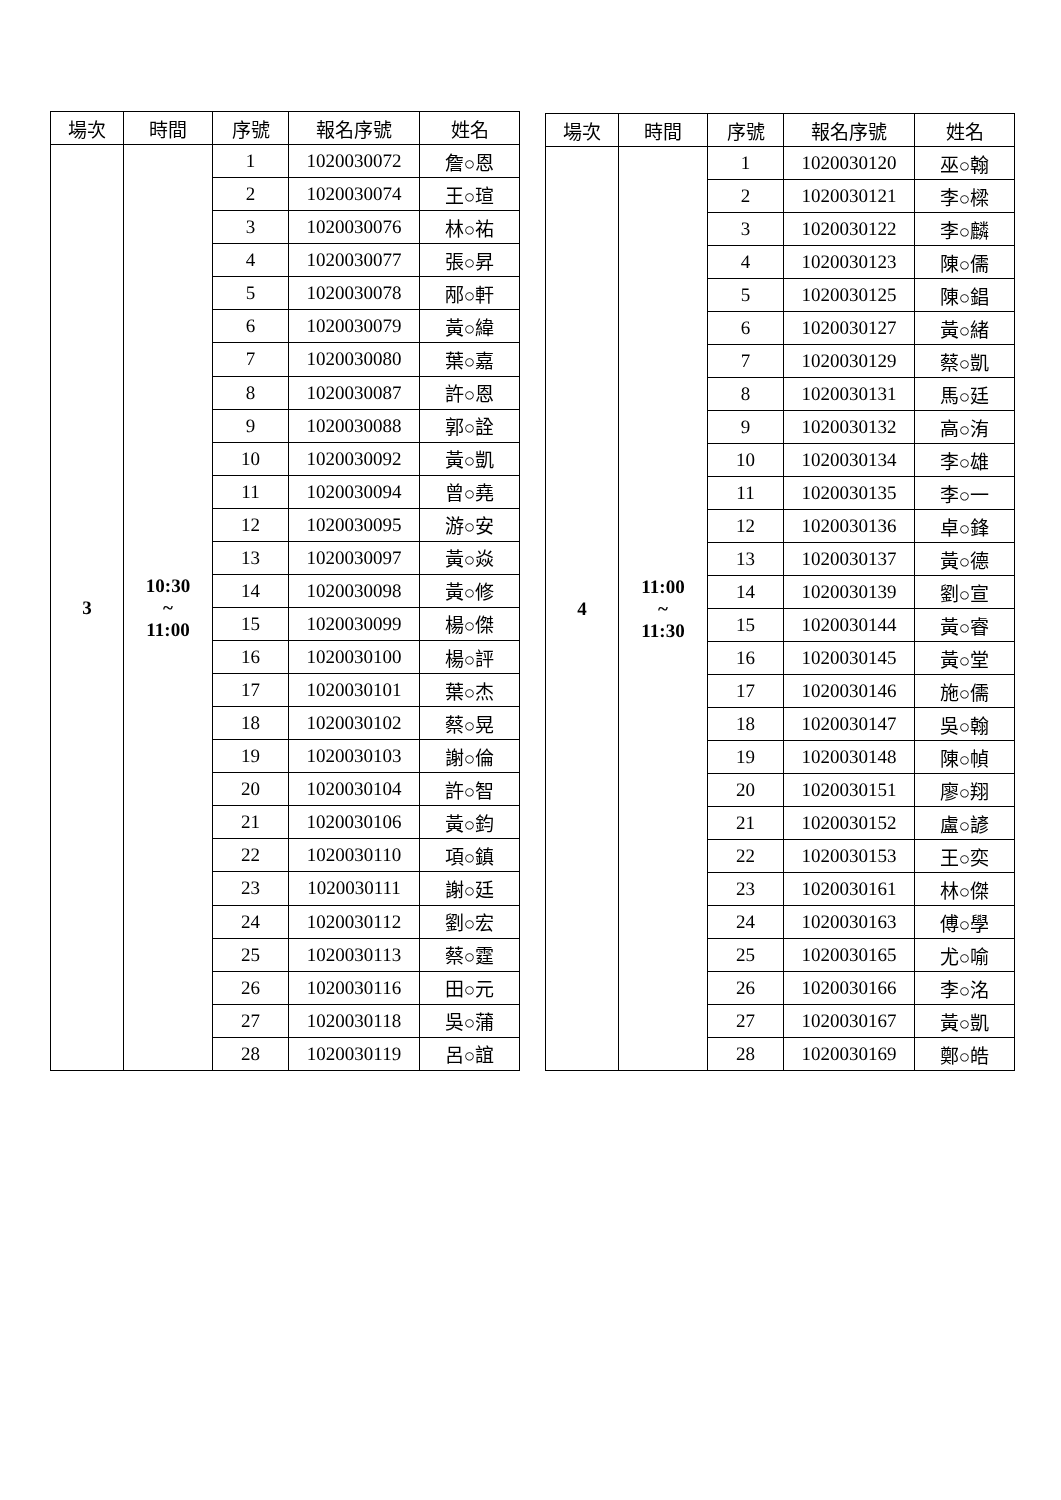| 場次 | 時間 | 序號 | 報名序號 | 姓名 |
| --- | --- | --- | --- | --- |
| 3 | 10:30 ~ 11:00 | 1 | 1020030072 | 詹○恩 |
| | | 2 | 1020030074 | 王○瑄 |
| | | 3 | 1020030076 | 林○祐 |
| | | 4 | 1020030077 | 張○昇 |
| | | 5 | 1020030078 | 邴○軒 |
| | | 6 | 1020030079 | 黃○緯 |
| | | 7 | 1020030080 | 葉○嘉 |
| | | 8 | 1020030087 | 許○恩 |
| | | 9 | 1020030088 | 郭○詮 |
| | | 10 | 1020030092 | 黃○凱 |
| | | 11 | 1020030094 | 曾○堯 |
| | | 12 | 1020030095 | 游○安 |
| | | 13 | 1020030097 | 黃○焱 |
| | | 14 | 1020030098 | 黃○修 |
| | | 15 | 1020030099 | 楊○傑 |
| | | 16 | 1020030100 | 楊○評 |
| | | 17 | 1020030101 | 葉○杰 |
| | | 18 | 1020030102 | 蔡○晃 |
| | | 19 | 1020030103 | 謝○倫 |
| | | 20 | 1020030104 | 許○智 |
| | | 21 | 1020030106 | 黃○鈞 |
| | | 22 | 1020030110 | 項○鎮 |
| | | 23 | 1020030111 | 謝○廷 |
| | | 24 | 1020030112 | 劉○宏 |
| | | 25 | 1020030113 | 蔡○霆 |
| | | 26 | 1020030116 | 田○元 |
| | | 27 | 1020030118 | 吳○蒲 |
| | | 28 | 1020030119 | 呂○誼 |
| 場次 | 時間 | 序號 | 報名序號 | 姓名 |
| --- | --- | --- | --- | --- |
| 4 | 11:00 ~ 11:30 | 1 | 1020030120 | 巫○翰 |
| | | 2 | 1020030121 | 李○樑 |
| | | 3 | 1020030122 | 李○麟 |
| | | 4 | 1020030123 | 陳○儒 |
| | | 5 | 1020030125 | 陳○錩 |
| | | 6 | 1020030127 | 黃○緒 |
| | | 7 | 1020030129 | 蔡○凱 |
| | | 8 | 1020030131 | 馬○廷 |
| | | 9 | 1020030132 | 高○洧 |
| | | 10 | 1020030134 | 李○雄 |
| | | 11 | 1020030135 | 李○一 |
| | | 12 | 1020030136 | 卓○鋒 |
| | | 13 | 1020030137 | 黃○德 |
| | | 14 | 1020030139 | 劉○宣 |
| | | 15 | 1020030144 | 黃○睿 |
| | | 16 | 1020030145 | 黃○堂 |
| | | 17 | 1020030146 | 施○儒 |
| | | 18 | 1020030147 | 吳○翰 |
| | | 19 | 1020030148 | 陳○幀 |
| | | 20 | 1020030151 | 廖○翔 |
| | | 21 | 1020030152 | 盧○諺 |
| | | 22 | 1020030153 | 王○奕 |
| | | 23 | 1020030161 | 林○傑 |
| | | 24 | 1020030163 | 傅○學 |
| | | 25 | 1020030165 | 尤○喻 |
| | | 26 | 1020030166 | 李○洺 |
| | | 27 | 1020030167 | 黃○凱 |
| | | 28 | 1020030169 | 鄭○皓 |